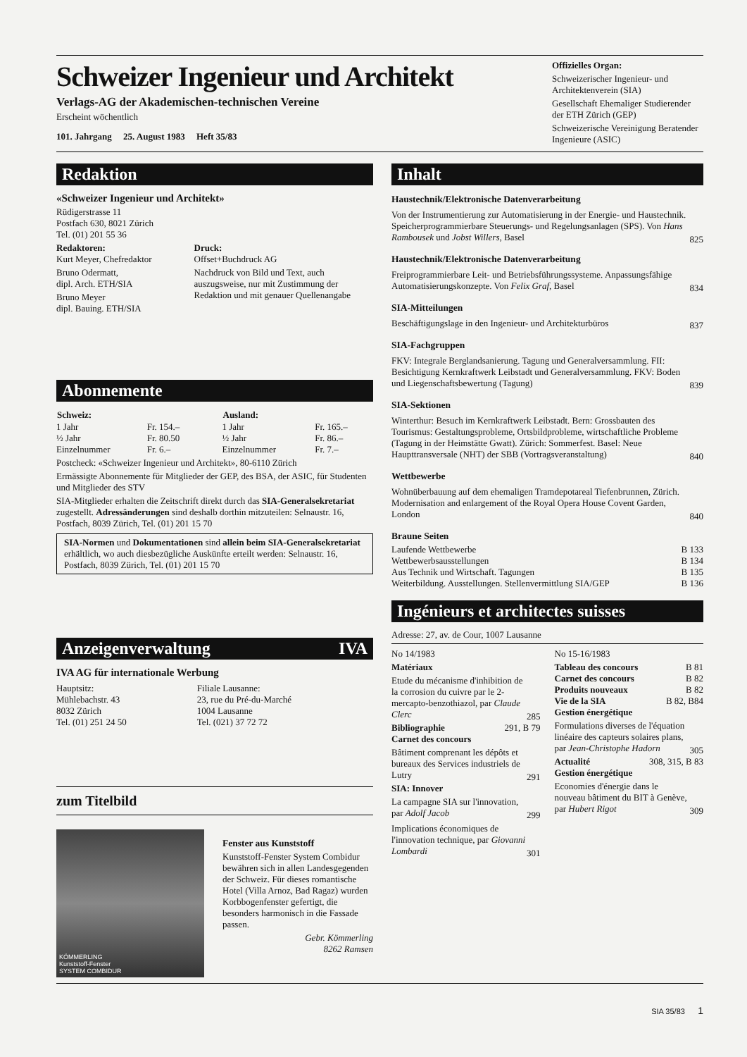Schweizer Ingenieur und Architekt
Verlags-AG der Akademischen-technischen Vereine
Erscheint wöchentlich
101. Jahrgang 25. August 1983 Heft 35/83
Offizielles Organ:
Schweizerischer Ingenieur- und Architektenverein (SIA)
Gesellschaft Ehemaliger Studierender der ETH Zürich (GEP)
Schweizerische Vereinigung Beratender Ingenieure (ASIC)
Redaktion
«Schweizer Ingenieur und Architekt»
Rüdigerstrasse 11
Postfach 630, 8021 Zürich
Tel. (01) 201 55 36
Redaktoren:
Kurt Meyer, Chefredaktor
Bruno Odermatt,
dipl. Arch. ETH/SIA
Bruno Meyer
dipl. Bauing. ETH/SIA
Druck:
Offset+Buchdruck AG
Nachdruck von Bild und Text, auch auszugsweise, nur mit Zustimmung der Redaktion und mit genauer Quellenangabe
Abonnemente
| Schweiz: | |
| 1 Jahr | Fr. 154.– |
| ½ Jahr | Fr. 80.50 |
| Einzelnummer | Fr. 6.– |
| Ausland: | |
| 1 Jahr | Fr. 165.– |
| ½ Jahr | Fr. 86.– |
| Einzelnummer | Fr. 7.– |
Postcheck: «Schweizer Ingenieur und Architekt», 80-6110 Zürich
Ermässigte Abonnemente für Mitglieder der GEP, des BSA, der ASIC, für Studenten und Mitglieder des STV
SIA-Mitglieder erhalten die Zeitschrift direkt durch das SIA-Generalsekretariat zugestellt. Adressänderungen sind deshalb dorthin mitzuteilen: Selnaustr. 16, Postfach, 8039 Zürich, Tel. (01) 201 15 70
SIA-Normen und Dokumentationen sind allein beim SIA-Generalsekretariat erhältlich, wo auch diesbezügliche Auskünfte erteilt werden: Selnaustr. 16, Postfach, 8039 Zürich, Tel. (01) 201 15 70
Anzeigenverwaltung IVA
IVA AG für internationale Werbung
Hauptsitz:
Mühlebachstr. 43
8032 Zürich
Tel. (01) 251 24 50
Filiale Lausanne:
23, rue du Pré-du-Marché
1004 Lausanne
Tel. (021) 37 72 72
zum Titelbild
KÖMMERLING
Kunststoff-Fenster
SYSTEM COMBIDUR
Fenster aus Kunststoff
Kunststoff-Fenster System Combidur bewähren sich in allen Landesgegenden der Schweiz. Für dieses romantische Hotel (Villa Arnoz, Bad Ragaz) wurden Korbbogenfenster gefertigt, die besonders harmonisch in die Fassade passen.
Gebr. Kömmerling
8262 Ramsen
Inhalt
Haustechnik/Elektronische Datenverarbeitung
Von der Instrumentierung zur Automatisierung in der Energie- und Haustechnik. Speicherprogrammierbare Steuerungs- und Regelungsanlagen (SPS). Von Hans Rambousek und Jobst Willers, Basel
825
Haustechnik/Elektronische Datenverarbeitung
Freiprogrammierbare Leit- und Betriebsführungssysteme. Anpassungsfähige Automatisierungskonzepte. Von Felix Graf, Basel
834
SIA-Mitteilungen
Beschäftigungslage in den Ingenieur- und Architekturbüros
837
SIA-Fachgruppen
FKV: Integrale Berglandsanierung. Tagung und Generalversammlung. FII: Besichtigung Kernkraftwerk Leibstadt und Generalversammlung. FKV: Boden und Liegenschaftsbewertung (Tagung)
839
SIA-Sektionen
Winterthur: Besuch im Kernkraftwerk Leibstadt. Bern: Grossbauten des Tourismus: Gestaltungsprobleme, Ortsbildprobleme, wirtschaftliche Probleme (Tagung in der Heimstätte Gwatt). Zürich: Sommerfest. Basel: Neue Haupttransversale (NHT) der SBB (Vortragsveranstaltung)
840
Wettbewerbe
Wohnüberbauung auf dem ehemaligen Tramdepotareal Tiefenbrunnen, Zürich. Modernisation and enlargement of the Royal Opera House Covent Garden, London
840
Braune Seiten
Laufende Wettbewerbe B 133
Wettbewerbsausstellungen B 134
Aus Technik und Wirtschaft. Tagungen B 135
Weiterbildung. Ausstellungen. Stellenvermittlung SIA/GEP B 136
Ingénieurs et architectes suisses
Adresse: 27, av. de Cour, 1007 Lausanne
No 14/1983
Matériaux
Etude du mécanisme d'inhibition de la corrosion du cuivre par le 2-mercapto-benzothiazol, par Claude Clerc
285
Bibliographie 291, B 79
Carnet des concours
Bâtiment comprenant les dépôts et bureaux des Services industriels de Lutry
291
SIA: Innover
La campagne SIA sur l'innovation, par Adolf Jacob
299
Implications économiques de l'innovation technique, par Giovanni Lombardi
301
No 15-16/1983
Tableau des concours B 81
Carnet des concours B 82
Produits nouveaux B 82
Vie de la SIA B 82, B84
Gestion énergétique
Formulations diverses de l'équation linéaire des capteurs solaires plans, par Jean-Christophe Hadorn
305
Actualité 308, 315, B 83
Gestion énergétique
Economies d'énergie dans le nouveau bâtiment du BIT à Genève, par Hubert Rigot
309
SIA 35/83 1